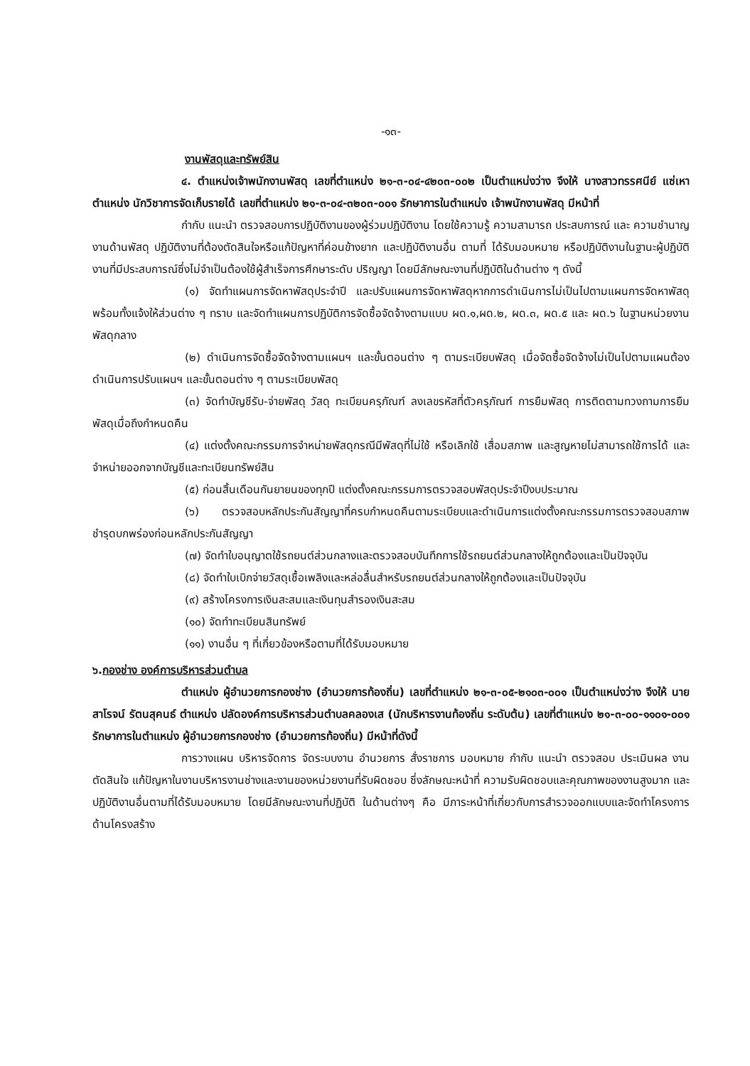-๑๓-
งานพัสดุและทรัพย์สิน
๔. ตำแหน่งเจ้าพนักงานพัสดุ เลขที่ตำแหน่ง ๒๑-๓-๐๔-๔๒๐๓-๐๐๒ เป็นตำแหน่งว่าง จึงให้ นางสาวทรรศนีย์ แซ่เหา ตำแหน่ง นักวิชาการจัดเก็บรายได้ เลขที่ตำแหน่ง ๒๑-๓-๐๔-๓๒๐๓-๐๐๑ รักษาการในตำแหน่ง เจ้าพนักงานพัสดุ มีหน้าที่
กำกับ แนะนำ ตรวจสอบการปฏิบัติงานของผู้ร่วมปฏิบัติงาน โดยใช้ความรู้ ความสามารถ ประสบการณ์ และ ความชำนาญงานด้านพัสดุ ปฏิบัติงานที่ต้องตัดสินใจหรือแก้ปัญหาที่ค่อนข้างยาก และปฏิบัติงานอื่น ตามที่ ได้รับมอบหมาย หรือปฏิบัติงานในฐานะผู้ปฏิบัติงานที่มีประสบการณ์ซึ่งไม่จำเป็นต้องใช้ผู้สำเร็จการศึกษาระดับ ปริญญา โดยมีลักษณะงานที่ปฏิบัติในด้านต่าง ๆ ดังนี้
(๑) จัดทำแผนการจัดหาพัสดุประจำปี และปรับแผนการจัดหาพัสดุหากการดำเนินการไม่เป็นไปตามแผนการจัดหาพัสดุ พร้อมทั้งแจ้งให้ส่วนต่าง ๆ ทราบ และจัดทำแผนการปฏิบัติการจัดซื้อจัดจ้างตามแบบ ผด.๑,ผด.๒, ผด.๓, ผด.๕ และ ผด.๖ ในฐานหน่วยงานพัสดุกลาง
(๒) ดำเนินการจัดซื้อจัดจ้างตามแผนฯ และขั้นตอนต่าง ๆ ตามระเบียบพัสดุ เมื่อจัดซื้อจัดจ้างไม่เป็นไปตามแผนต้องดำเนินการปรับแผนฯ และขั้นตอนต่าง ๆ ตามระเบียบพัสดุ
(๓) จัดทำบัญชีรับ-จ่ายพัสดุ วัสดุ ทะเบียนครุภัณฑ์ ลงเลขรหัสที่ตัวครุภัณฑ์ การยืมพัสดุ การติดตามทวงถามการยืมพัสดุเมื่อถึงกำหนดคืน
(๔) แต่งตั้งคณะกรรมการจำหน่ายพัสดุกรณีมีพัสดุที่ไม่ใช้ หรือเลิกใช้ เสื่อมสภาพ และสูญหายไม่สามารถใช้การได้ และจำหน่ายออกจากบัญชีและทะเบียนทรัพย์สิน
(๕) ก่อนสิ้นเดือนกันยายนของทุกปี แต่งตั้งคณะกรรมการตรวจสอบพัสดุประจำปีงบประมาณ
(๖) ตรวจสอบหลักประกันสัญญาที่ครบกำหนดคืนตามระเบียบและดำเนินการแต่งตั้งคณะกรรมการตรวจสอบสภาพชำรุดบกพร่องก่อนหลักประกันสัญญา
(๗) จัดทำใบอนุญาตใช้รถยนต์ส่วนกลางและตรวจสอบบันทึกการใช้รถยนต์ส่วนกลางให้ถูกต้องและเป็นปัจจุบัน
(๘) จัดทำใบเบิกจ่ายวัสดุเชื้อเพลิงและหล่อลื่นสำหรับรถยนต์ส่วนกลางให้ถูกต้องและเป็นปัจจุบัน
(๙) สร้างโครงการเงินสะสมและเงินทุนสำรองเงินสะสม
(๑๐) จัดทำทะเบียนสินทรัพย์
(๑๑) งานอื่น ๆ ที่เกี่ยวข้องหรือตามที่ได้รับมอบหมาย
๖.กองช่าง องค์การบริหารส่วนตำบล
ตำแหน่ง ผู้อำนวยการกองช่าง (อำนวยการท้องถิ่น) เลขที่ตำแหน่ง ๒๑-๓-๐๕-๒๑๐๓-๐๐๑ เป็นตำแหน่งว่าง จึงให้ นายสาโรจน์ รัตนสุคนธ์ ตำแหน่ง ปลัดองค์การบริหารส่วนตำบลคลองเส (นักบริหารงานท้องถิ่น ระดับต้น) เลขที่ตำแหน่ง ๒๑-๓-๐๐-๑๑๐๑-๐๐๑ รักษาการในตำแหน่ง ผู้อำนวยการกองช่าง (อำนวยการท้องถิ่น) มีหน้าที่ดังนี้
การวางแผน บริหารจัดการ จัดระบบงาน อำนวยการ สั่งราชการ มอบหมาย กำกับ แนะนำ ตรวจสอบ ประเมินผล งาน ตัดสินใจ แก้ปัญหาในงานบริหารงานช่างและงานของหน่วยงานที่รับผิดชอบ ซึ่งลักษณะหน้าที่ ความรับผิดชอบและคุณภาพของงานสูงมาก และปฏิบัติงานอื่นตามที่ได้รับมอบหมาย โดยมีลักษณะงานที่ปฏิบัติ ในด้านต่างๆ คือ มีภาระหน้าที่เกี่ยวกับการสำรวจออกแบบและจัดทำโครงการด้านโครงสร้าง